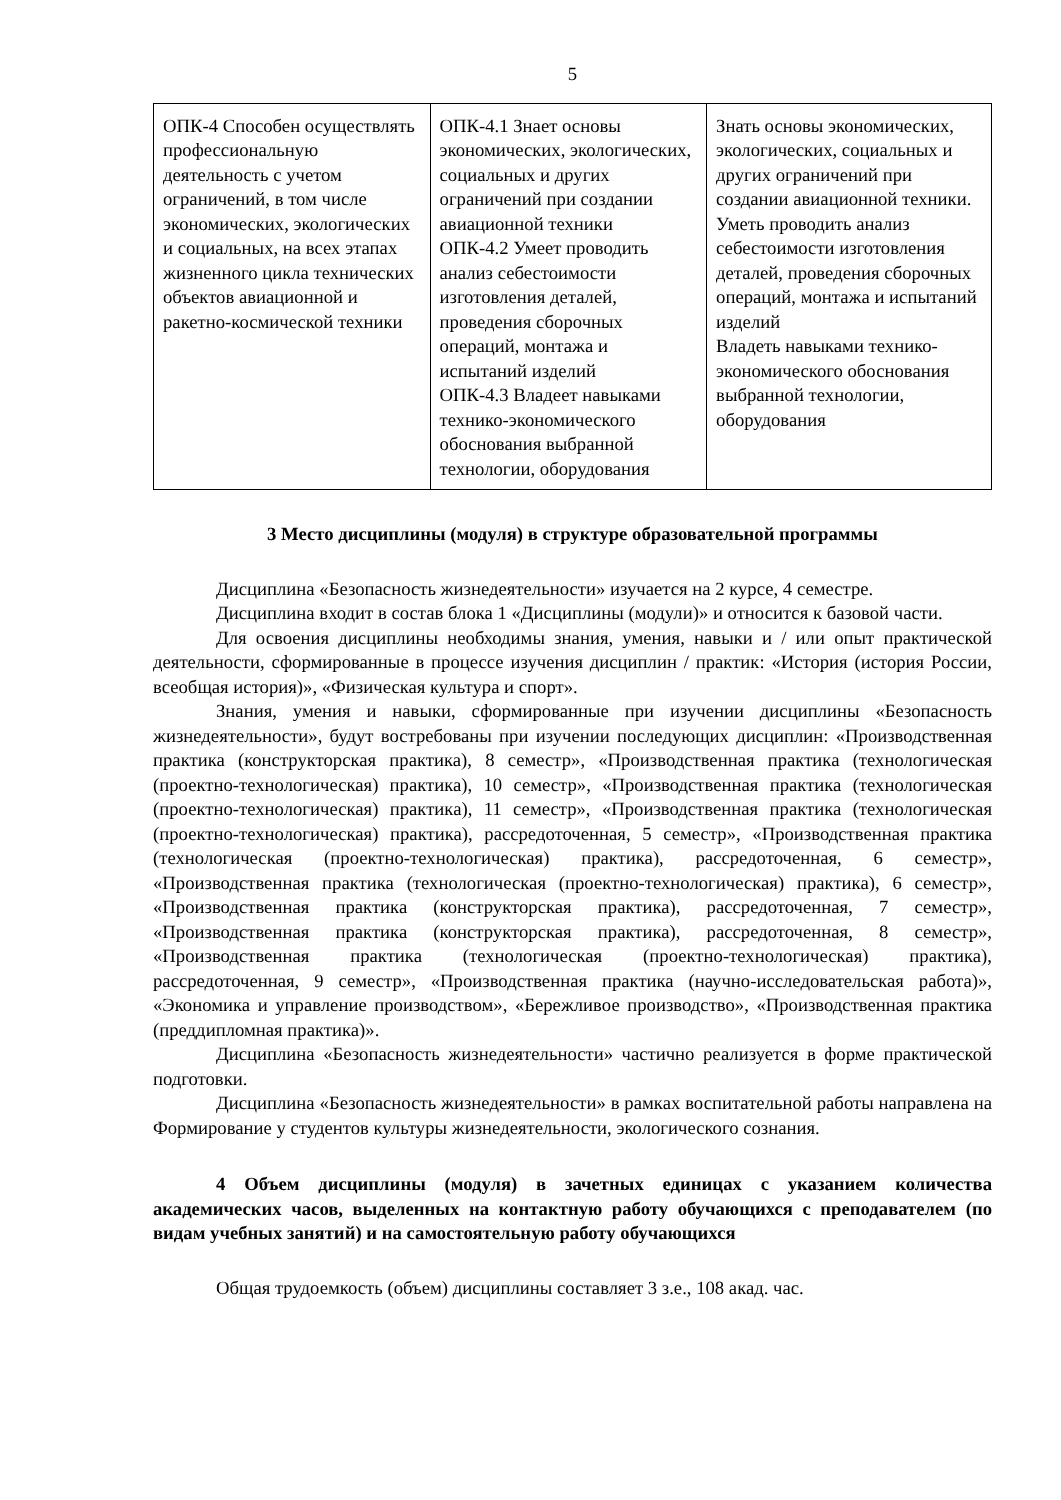5
| ОПК-4 Способен осуществлять профессиональную деятельность с учетом ограничений, в том числе экономических, экологических и социальных, на всех этапах жизненного цикла технических объектов авиационной и ракетно-космической техники | ОПК-4.1 Знает основы экономических, экологических, социальных и других ограничений при создании авиационной техники ОПК-4.2 Умеет проводить анализ себестоимости изготовления деталей, проведения сборочных операций, монтажа и испытаний изделий ОПК-4.3 Владеет навыками технико-экономического обоснования выбранной технологии, оборудования | Знать основы экономических, экологических, социальных и других ограничений при создании авиационной техники. Уметь проводить анализ себестоимости изготовления деталей, проведения сборочных операций, монтажа и испытаний изделий Владеть навыками технико-экономического обоснования выбранной технологии, оборудования |
3 Место дисциплины (модуля) в структуре образовательной программы
Дисциплина «Безопасность жизнедеятельности» изучается на 2 курсе, 4 семестре.
Дисциплина входит в состав блока 1 «Дисциплины (модули)» и относится к базовой части.
Для освоения дисциплины необходимы знания, умения, навыки и / или опыт практической деятельности, сформированные в процессе изучения дисциплин / практик: «История (история России, всеобщая история)», «Физическая культура и спорт».
Знания, умения и навыки, сформированные при изучении дисциплины «Безопасность жизнедеятельности», будут востребованы при изучении последующих дисциплин: «Производственная практика (конструкторская практика), 8 семестр», «Производственная практика (технологическая (проектно-технологическая) практика), 10 семестр», «Производственная практика (технологическая (проектно-технологическая) практика), 11 семестр», «Производственная практика (технологическая (проектно-технологическая) практика), рассредоточенная, 5 семестр», «Производственная практика (технологическая (проектно-технологическая) практика), рассредоточенная, 6 семестр», «Производственная практика (технологическая (проектно-технологическая) практика), 6 семестр», «Производственная практика (конструкторская практика), рассредоточенная, 7 семестр», «Производственная практика (конструкторская практика), рассредоточенная, 8 семестр», «Производственная практика (технологическая (проектно-технологическая) практика), рассредоточенная, 9 семестр», «Производственная практика (научно-исследовательская работа)», «Экономика и управление производством», «Бережливое производство», «Производственная практика (преддипломная практика)».
Дисциплина «Безопасность жизнедеятельности» частично реализуется в форме практической подготовки.
Дисциплина «Безопасность жизнедеятельности» в рамках воспитательной работы направлена на Формирование у студентов культуры жизнедеятельности, экологического сознания.
4 Объем дисциплины (модуля) в зачетных единицах с указанием количества академических часов, выделенных на контактную работу обучающихся с преподавателем (по видам учебных занятий) и на самостоятельную работу обучающихся
Общая трудоемкость (объем) дисциплины составляет 3 з.е., 108 акад. час.